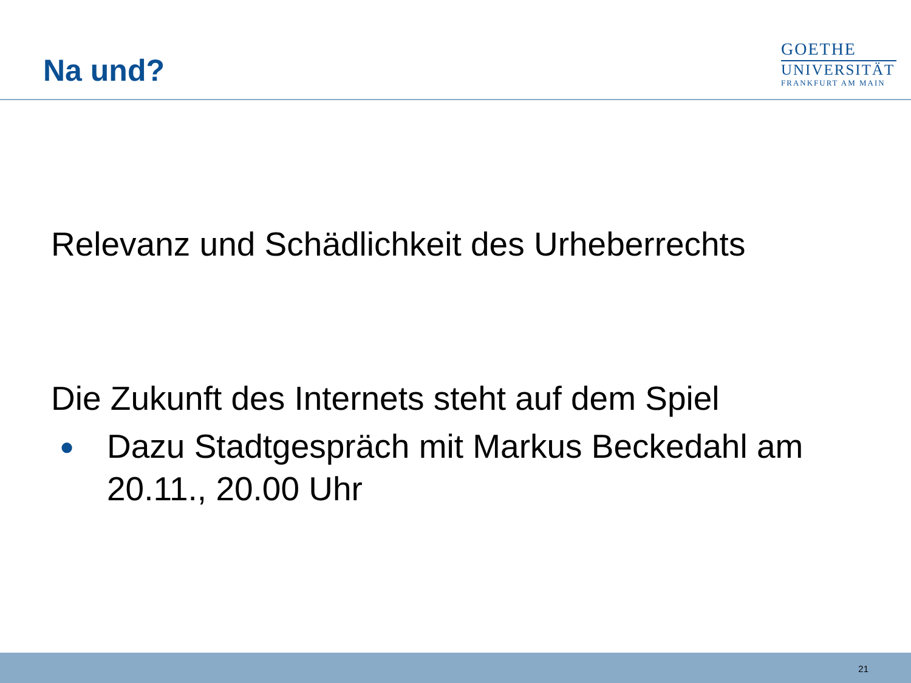Na und?
GOETHE
UNIVERSITÄT
FRANKFURT AM MAIN
Relevanz und Schädlichkeit des Urheberrechts
Die Zukunft des Internets steht auf dem Spiel
●
Dazu Stadtgespräch mit Markus Beckedahl am 20.11., 20.00 Uhr
21